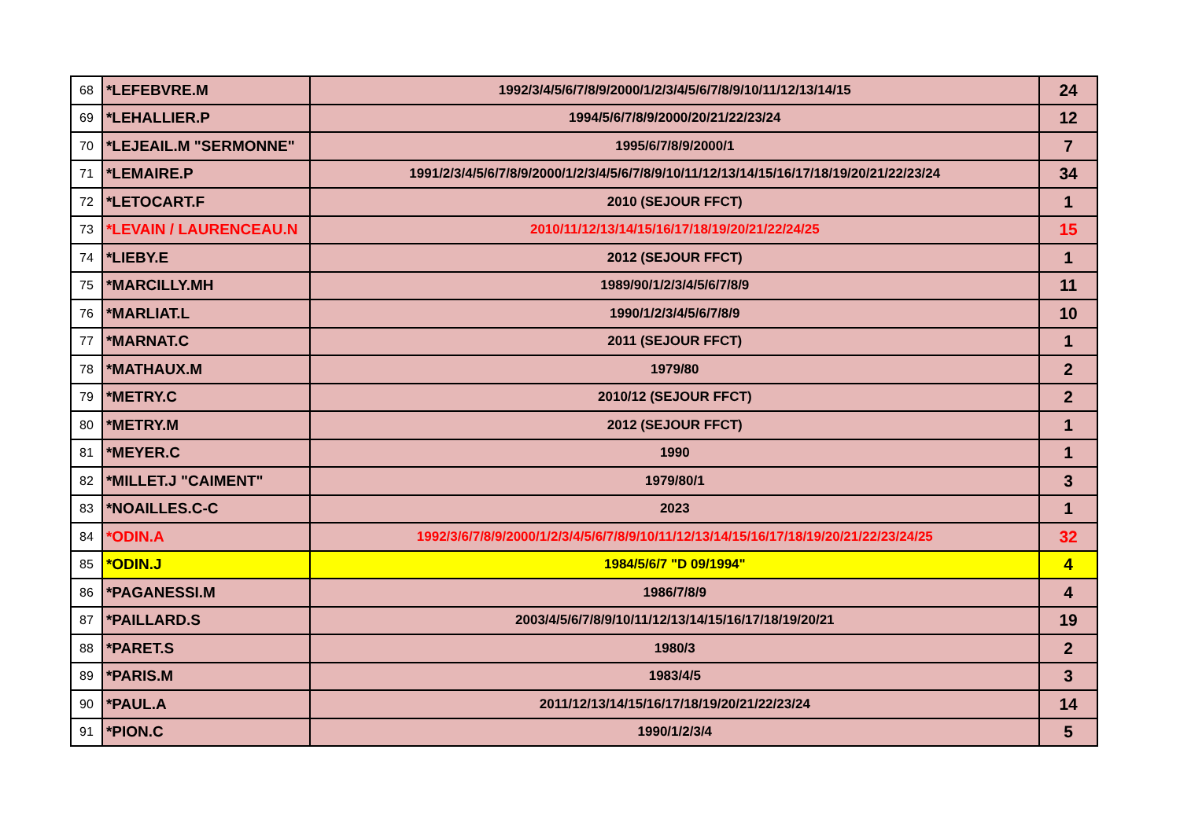| 68 | *LEFEBVRE.M | 1992/3/4/5/6/7/8/9/2000/1/2/3/4/5/6/7/8/9/10/11/12/13/14/15 | 24 |
| 69 | *LEHALLIER.P | 1994/5/6/7/8/9/2000/20/21/22/23/24 | 12 |
| 70 | *LEJEAIL.M "SERMONNE" | 1995/6/7/8/9/2000/1 | 7 |
| 71 | *LEMAIRE.P | 1991/2/3/4/5/6/7/8/9/2000/1/2/3/4/5/6/7/8/9/10/11/12/13/14/15/16/17/18/19/20/21/22/23/24 | 34 |
| 72 | *LETOCART.F | 2010 (SEJOUR FFCT) | 1 |
| 73 | *LEVAIN / LAURENCEAU.N | 2010/11/12/13/14/15/16/17/18/19/20/21/22/24/25 | 15 |
| 74 | *LIEBY.E | 2012 (SEJOUR FFCT) | 1 |
| 75 | *MARCILLY.MH | 1989/90/1/2/3/4/5/6/7/8/9 | 11 |
| 76 | *MARLIAT.L | 1990/1/2/3/4/5/6/7/8/9 | 10 |
| 77 | *MARNAT.C | 2011 (SEJOUR FFCT) | 1 |
| 78 | *MATHAUX.M | 1979/80 | 2 |
| 79 | *METRY.C | 2010/12 (SEJOUR FFCT) | 2 |
| 80 | *METRY.M | 2012 (SEJOUR FFCT) | 1 |
| 81 | *MEYER.C | 1990 | 1 |
| 82 | *MILLET.J "CAIMENT" | 1979/80/1 | 3 |
| 83 | *NOAILLES.C-C | 2023 | 1 |
| 84 | *ODIN.A | 1992/3/6/7/8/9/2000/1/2/3/4/5/6/7/8/9/10/11/12/13/14/15/16/17/18/19/20/21/22/23/24/25 | 32 |
| 85 | *ODIN.J | 1984/5/6/7 "D 09/1994" | 4 |
| 86 | *PAGANESSI.M | 1986/7/8/9 | 4 |
| 87 | *PAILLARD.S | 2003/4/5/6/7/8/9/10/11/12/13/14/15/16/17/18/19/20/21 | 19 |
| 88 | *PARET.S | 1980/3 | 2 |
| 89 | *PARIS.M | 1983/4/5 | 3 |
| 90 | *PAUL.A | 2011/12/13/14/15/16/17/18/19/20/21/22/23/24 | 14 |
| 91 | *PION.C | 1990/1/2/3/4 | 5 |